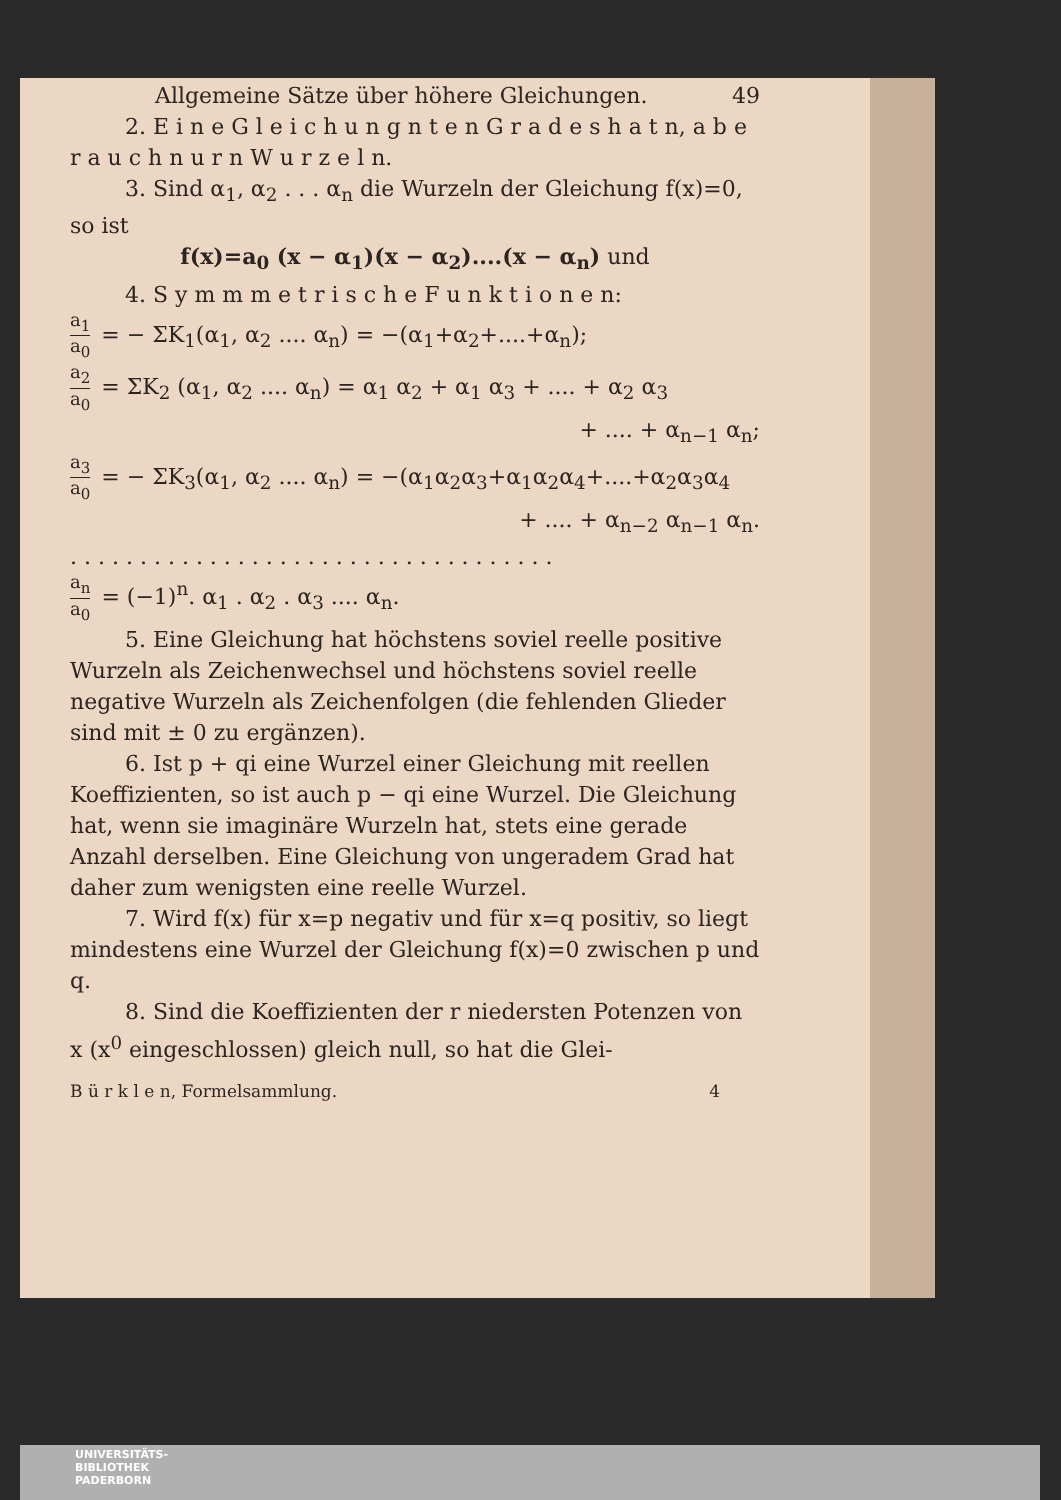Allgemeine Sätze über höhere Gleichungen. 49
2. E i n e G l e i c h u n g n t e n G r a d e s h a t n, a b e r a u c h n u r n W u r z e l n.
3. Sind α<sub>1</sub>, α<sub>2</sub> . . . α<sub>n</sub> die Wurzeln der Gleichung f(x)=0, so ist
f(x)=a<sub>0</sub> (x − α<sub>1</sub>)(x − α<sub>2</sub>)....(x − α<sub>n</sub>) und
4. S y m m m e t r i s c h e F u n k t i o n e n:
a<sub>1</sub> a<sub>0</sub> = − ΣK<sub>1</sub>(α<sub>1</sub>, α<sub>2</sub> .... α<sub>n</sub>) = −(α<sub>1</sub>+α<sub>2</sub>+....+α<sub>n</sub>);
a<sub>2</sub> a<sub>0</sub> = ΣK<sub>2</sub> (α<sub>1</sub>, α<sub>2</sub> .... α<sub>n</sub>) = α<sub>1</sub> α<sub>2</sub> + α<sub>1</sub> α<sub>3</sub> + .... + α<sub>2</sub> α<sub>3</sub>
+ .... + α<sub>n−1</sub> α<sub>n</sub>;
a<sub>3</sub> a<sub>0</sub> = − ΣK<sub>3</sub>(α<sub>1</sub>, α<sub>2</sub> .... α<sub>n</sub>) = −(α<sub>1</sub>α<sub>2</sub>α<sub>3</sub>+α<sub>1</sub>α<sub>2</sub>α<sub>4</sub>+....+α<sub>2</sub>α<sub>3</sub>α<sub>4</sub>
+ .... + α<sub>n−2</sub> α<sub>n−1</sub> α<sub>n</sub>.
. . . . . . . . . . . . . . . . . . . . . . . . . . . . . . . . . . .
a<sub>n</sub> a<sub>0</sub> = (−1)<sup>n</sup>. α<sub>1</sub> . α<sub>2</sub> . α<sub>3</sub> .... α<sub>n</sub>.
5. Eine Gleichung hat höchstens soviel reelle positive Wurzeln als Zeichenwechsel und höchstens soviel reelle negative Wurzeln als Zeichenfolgen (die fehlenden Glieder sind mit ± 0 zu ergänzen).
6. Ist p + qi eine Wurzel einer Gleichung mit reellen Koeffizienten, so ist auch p − qi eine Wurzel. Die Gleichung hat, wenn sie imaginäre Wurzeln hat, stets eine gerade Anzahl derselben. Eine Gleichung von ungeradem Grad hat daher zum wenigsten eine reelle Wurzel.
7. Wird f(x) für x=p negativ und für x=q positiv, so liegt mindestens eine Wurzel der Gleichung f(x)=0 zwischen p und q.
8. Sind die Koeffizienten der r niedersten Potenzen von x (x<sup>0</sup> eingeschlossen) gleich null, so hat die Glei-
B ü r k l e n, Formelsammlung. 4
UNIVERSITÄTS-
BIBLIOTHEK
PADERBORN